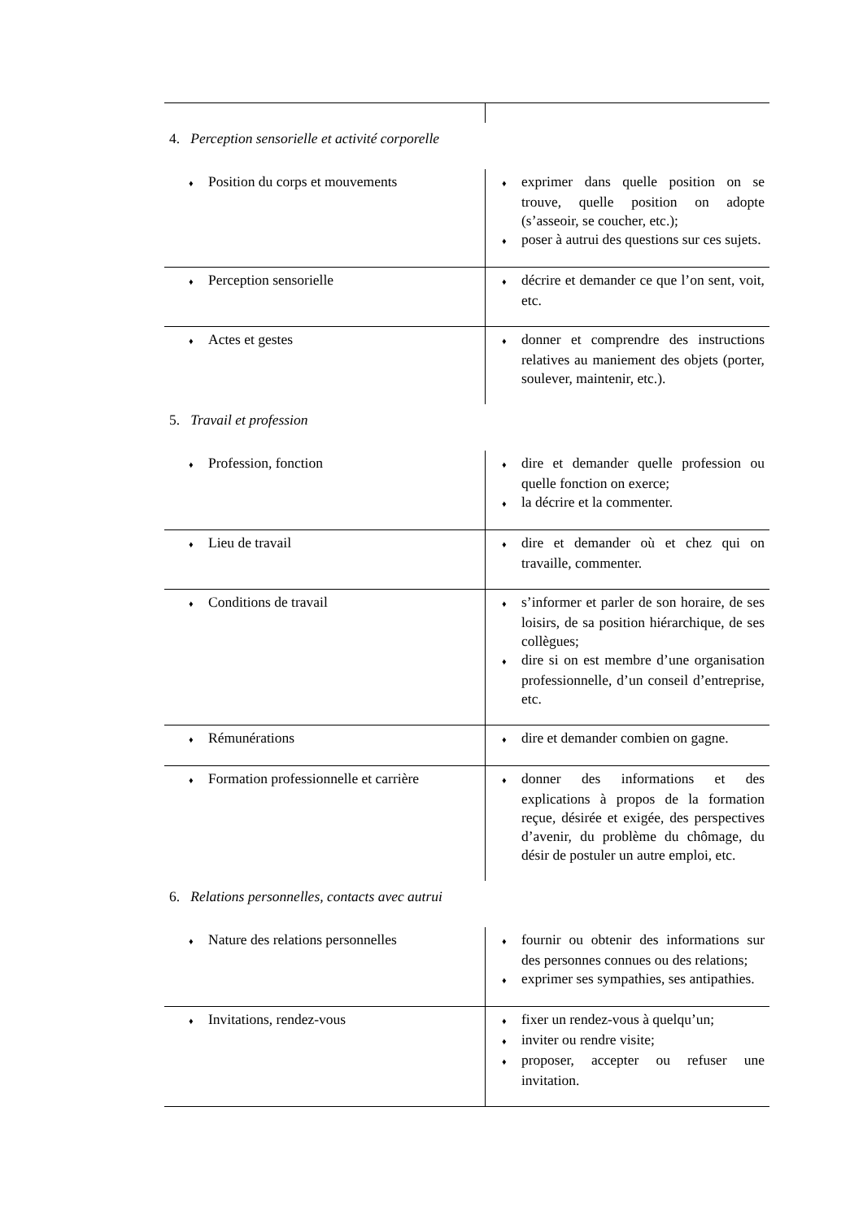| 4. Perception sensorielle et activité corporelle | |
| ♦ Position du corps et mouvements | ♦ exprimer dans quelle position on se trouve, quelle position on adopte (s’asseoir, se coucher, etc.); ♦ poser à autrui des questions sur ces sujets. |
| ♦ Perception sensorielle | ♦ décrire et demander ce que l’on sent, voit, etc. |
| ♦ Actes et gestes | ♦ donner et comprendre des instructions relatives au maniement des objets (porter, soulever, maintenir, etc.). |
| 5. Travail et profession | |
| ♦ Profession, fonction | ♦ dire et demander quelle profession ou quelle fonction on exerce; ♦ la décrire et la commenter. |
| ♦ Lieu de travail | ♦ dire et demander où et chez qui on travaille, commenter. |
| ♦ Conditions de travail | ♦ s’informer et parler de son horaire, de ses loisirs, de sa position hiérarchique, de ses collègues; ♦ dire si on est membre d’une organisation professionnelle, d’un conseil d’entreprise, etc. |
| ♦ Rémunérations | ♦ dire et demander combien on gagne. |
| ♦ Formation professionnelle et carrière | ♦ donner des informations et des explications à propos de la formation reçue, désirée et exigée, des perspectives d’avenir, du problème du chômage, du désir de postuler un autre emploi, etc. |
| 6. Relations personnelles, contacts avec autrui | |
| ♦ Nature des relations personnelles | ♦ fournir ou obtenir des informations sur des personnes connues ou des relations; ♦ exprimer ses sympathies, ses antipathies. |
| ♦ Invitations, rendez-vous | ♦ fixer un rendez-vous à quelqu’un; ♦ inviter ou rendre visite; ♦ proposer, accepter ou refuser une invitation. |